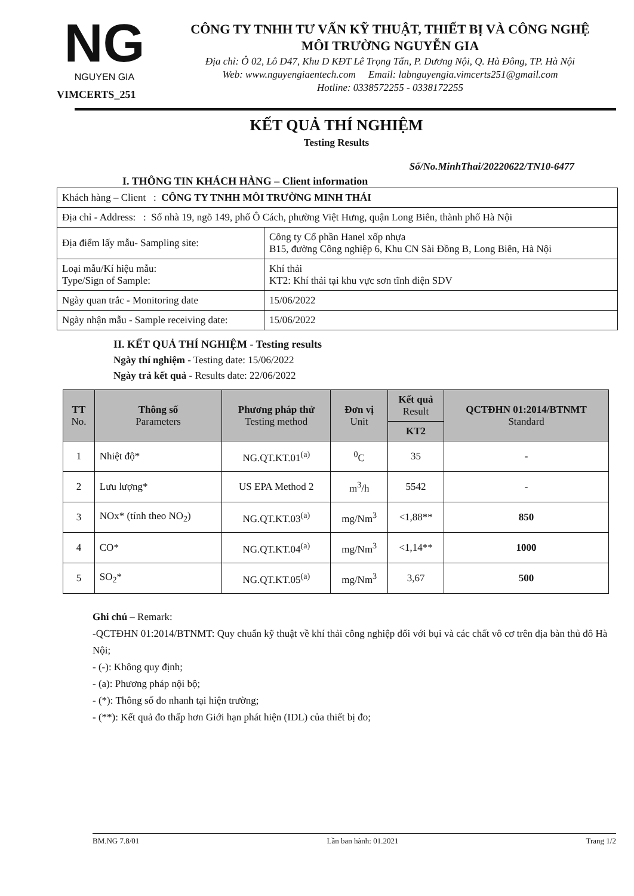NG
NGUYEN GIA
VIMCERTS_251
CÔNG TY TNHH TƯ VẤN KỸ THUẬT, THIẾT BỊ VÀ CÔNG NGHỆ
MÔI TRƯỜNG NGUYỄN GIA
Địa chỉ: Ô 02, Lô D47, Khu D KĐT Lê Trọng Tấn, P. Dương Nội, Q. Hà Đông, TP. Hà Nội
Web: www.nguyengiaentech.com Email: labnguyengia.vimcerts251@gmail.com
Hotline: 0338572255 - 0338172255
KẾT QUẢ THÍ NGHIỆM
Testing Results
Số/No.MinhThai/20220622/TN10-6477
I. THÔNG TIN KHÁCH HÀNG – Client information
| Khách hàng – Client : CÔNG TY TNHH MÔI TRƯỜNG MINH THÁI | |
| Địa chỉ - Address: : Số nhà 19, ngõ 149, phố Ô Cách, phường Việt Hưng, quận Long Biên, thành phố Hà Nội | |
| Địa điểm lấy mẫu- Sampling site: | Công ty Cổ phần Hanel xốp nhựa B15, đường Công nghiệp 6, Khu CN Sài Đồng B, Long Biên, Hà Nội |
| Loại mẫu/Kí hiệu mẫu: Type/Sign of Sample: | Khí thải KT2: Khí thải tại khu vực sơn tĩnh điện SDV |
| Ngày quan trắc - Monitoring date | 15/06/2022 |
| Ngày nhận mẫu - Sample receiving date: | 15/06/2022 |
II. KẾT QUẢ THÍ NGHIỆM - Testing results
Ngày thí nghiệm - Testing date: 15/06/2022
Ngày trả kết quả - Results date: 22/06/2022
| TT No. | Thông số Parameters | Phương pháp thử Testing method | Đơn vị Unit | Kết quả Result | QCTĐHN 01:2014/BTNMT Standard |
| --- | --- | --- | --- | --- | --- |
| | | | | KT2 | |
| 1 | Nhiệt độ* | NG.QT.KT.01<sup>(a)</sup> | <sup>0</sup> C | 35 | - |
| 2 | Lưu lượng* | US EPA Method 2 | m<sup>3</sup>/h | 5542 | - |
| 3 | NOx* (tính theo NO<sub>2</sub>) | NG.QT.KT.03<sup>(a)</sup> | mg/Nm<sup>3</sup> | <1,88** | 850 |
| 4 | CO* | NG.QT.KT.04<sup>(a)</sup> | mg/Nm<sup>3</sup> | <1,14** | 1000 |
| 5 | SO<sub>2</sub>* | NG.QT.KT.05<sup>(a)</sup> | mg/Nm<sup>3</sup> | 3,67 | 500 |
Ghi chú – Remark:
-QCTĐHN 01:2014/BTNMT: Quy chuẩn kỹ thuật về khí thải công nghiệp đối với bụi và các chất vô cơ trên địa bàn thủ đô Hà Nội;
- (-): Không quy định;
- (a): Phương pháp nội bộ;
- (*): Thông số đo nhanh tại hiện trường;
- (**): Kết quả đo thấp hơn Giới hạn phát hiện (IDL) của thiết bị đo;
BM.NG 7.8/01 Lần ban hành: 01.2021 Trang 1/2